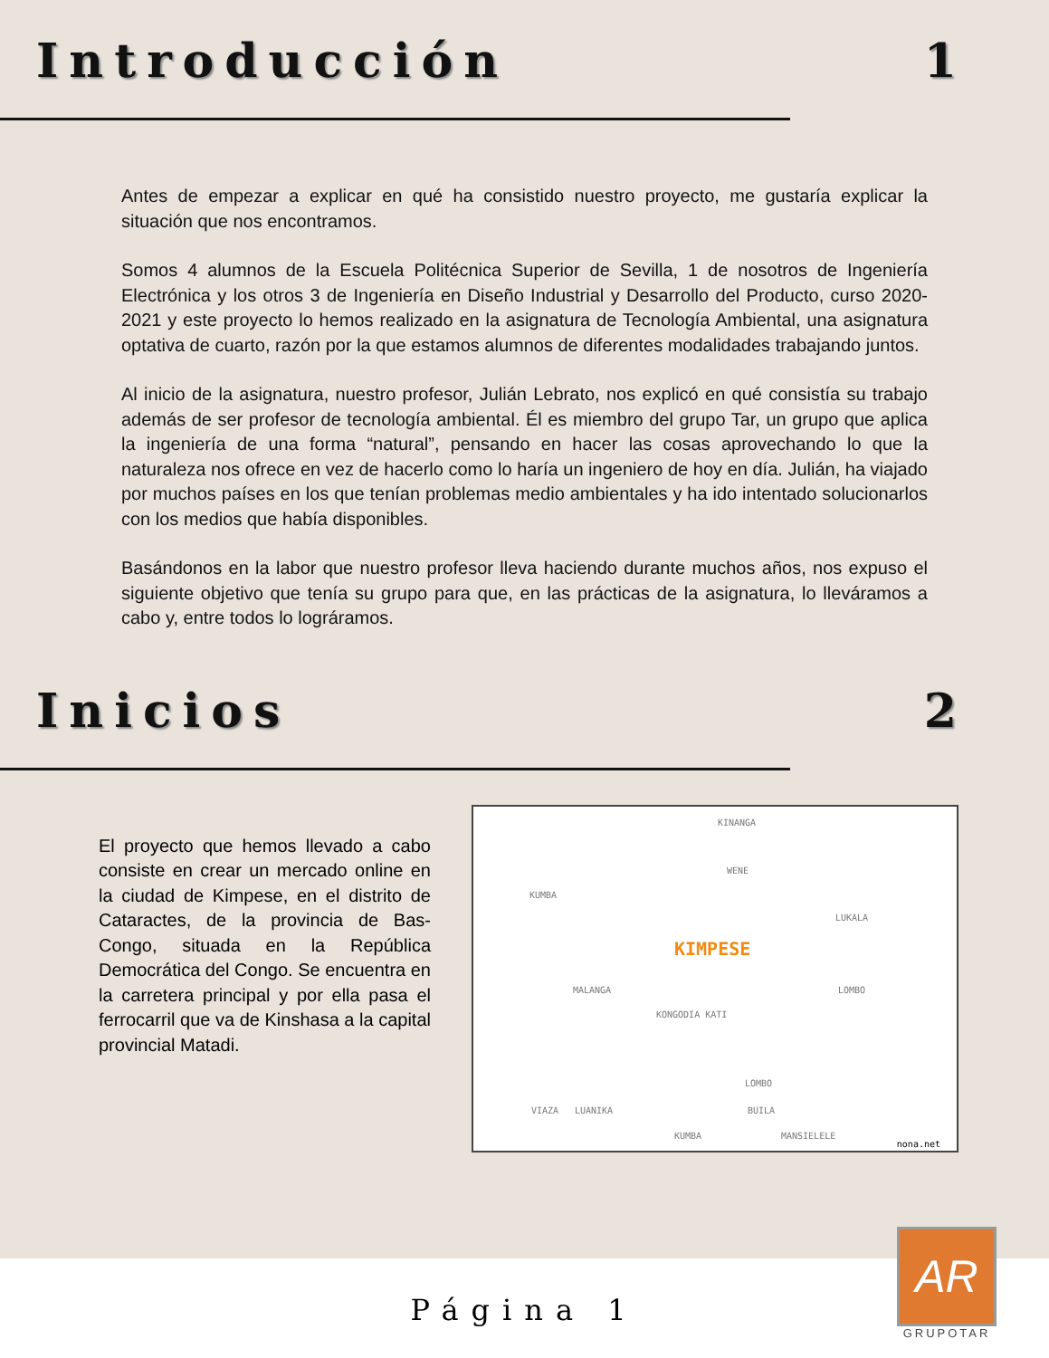Introducción 1
Antes de empezar a explicar en qué ha consistido nuestro proyecto, me gustaría explicar la situación que nos encontramos.
Somos 4 alumnos de la Escuela Politécnica Superior de Sevilla, 1 de nosotros de Ingeniería Electrónica y los otros 3 de Ingeniería en Diseño Industrial y Desarrollo del Producto, curso 2020-2021 y este proyecto lo hemos realizado en la asignatura de Tecnología Ambiental, una asignatura optativa de cuarto, razón por la que estamos alumnos de diferentes modalidades trabajando juntos.
Al inicio de la asignatura, nuestro profesor, Julián Lebrato, nos explicó en qué consistía su trabajo además de ser profesor de tecnología ambiental. Él es miembro del grupo Tar, un grupo que aplica la ingeniería de una forma “natural”, pensando en hacer las cosas aprovechando lo que la naturaleza nos ofrece en vez de hacerlo como lo haría un ingeniero de hoy en día. Julián, ha viajado por muchos países en los que tenían problemas medio ambientales y ha ido intentado solucionarlos con los medios que había disponibles.
Basándonos en la labor que nuestro profesor lleva haciendo durante muchos años, nos expuso el siguiente objetivo que tenía su grupo para que, en las prácticas de la asignatura, lo lleváramos a cabo y, entre todos lo lográramos.
Inicios 2
El proyecto que hemos llevado a cabo consiste en crear un mercado online en la ciudad de Kimpese, en el distrito de Cataractes, de la provincia de Bas-Congo, situada en la República Democrática del Congo. Se encuentra en la carretera principal y por ella pasa el ferrocarril que va de Kinshasa a la capital provincial Matadi.
KINANGA
WENE
KUMBA
LUKALA
KIMPESE
MALANGA LOMBO
KONGODIA KATI
LOMBO
BUILA VIAZA LUANIKA
KUMBA MANSIELELE
nona.net
Página 1
AR
GRUPOTAR